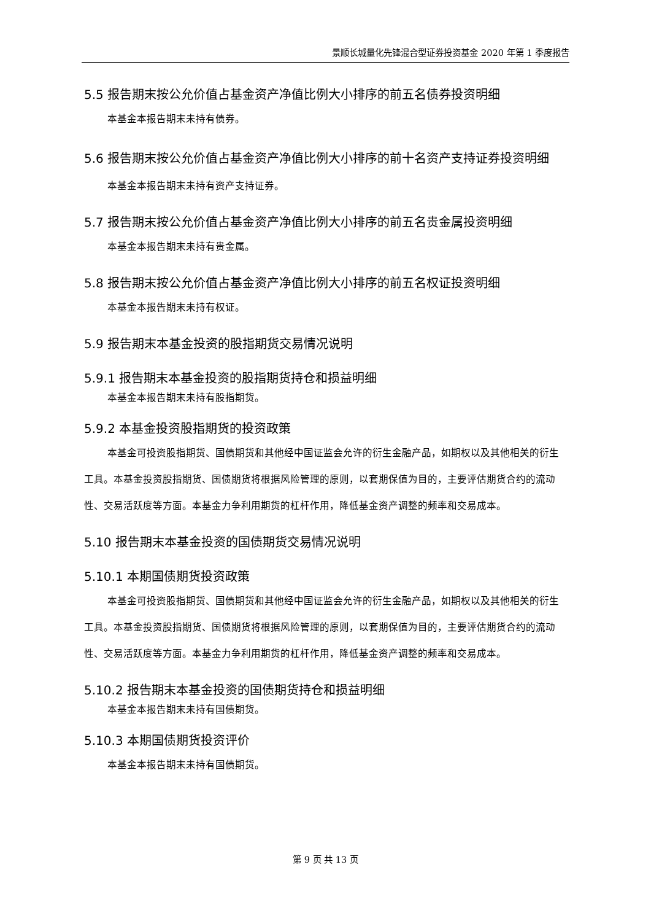景顺长城量化先锋混合型证券投资基金 2020 年第 1 季度报告
5.5 报告期末按公允价值占基金资产净值比例大小排序的前五名债券投资明细
本基金本报告期末未持有债券。
5.6 报告期末按公允价值占基金资产净值比例大小排序的前十名资产支持证券投资明细
本基金本报告期末未持有资产支持证券。
5.7 报告期末按公允价值占基金资产净值比例大小排序的前五名贵金属投资明细
本基金本报告期末未持有贵金属。
5.8 报告期末按公允价值占基金资产净值比例大小排序的前五名权证投资明细
本基金本报告期末未持有权证。
5.9 报告期末本基金投资的股指期货交易情况说明
5.9.1 报告期末本基金投资的股指期货持仓和损益明细
本基金本报告期末未持有股指期货。
5.9.2 本基金投资股指期货的投资政策
本基金可投资股指期货、国债期货和其他经中国证监会允许的衍生金融产品，如期权以及其他相关的衍生工具。本基金投资股指期货、国债期货将根据风险管理的原则，以套期保值为目的，主要评估期货合约的流动性、交易活跃度等方面。本基金力争利用期货的杠杆作用，降低基金资产调整的频率和交易成本。
5.10 报告期末本基金投资的国债期货交易情况说明
5.10.1 本期国债期货投资政策
本基金可投资股指期货、国债期货和其他经中国证监会允许的衍生金融产品，如期权以及其他相关的衍生工具。本基金投资股指期货、国债期货将根据风险管理的原则，以套期保值为目的，主要评估期货合约的流动性、交易活跃度等方面。本基金力争利用期货的杠杆作用，降低基金资产调整的频率和交易成本。
5.10.2 报告期末本基金投资的国债期货持仓和损益明细
本基金本报告期末未持有国债期货。
5.10.3 本期国债期货投资评价
本基金本报告期末未持有国债期货。
第 9 页 共 13 页